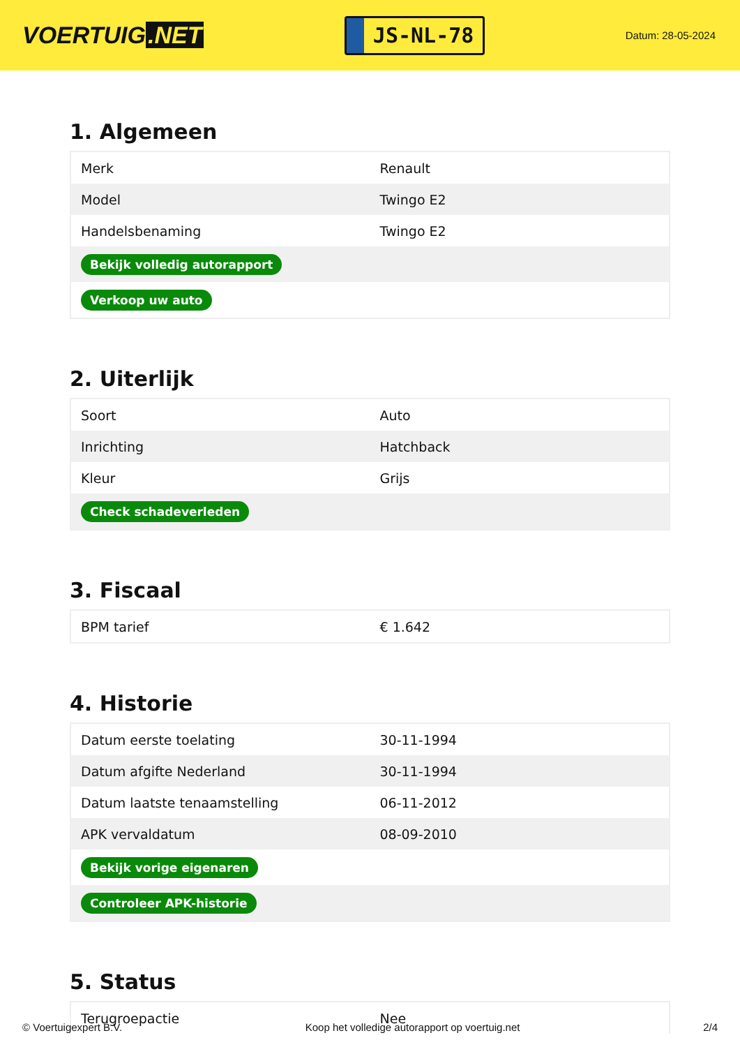VOERTUIG.NET
JS-NL-78
Datum: 28-05-2024
1. Algemeen
| Merk | Renault |
| Model | Twingo E2 |
| Handelsbenaming | Twingo E2 |
| Bekijk volledig autorapport | |
| Verkoop uw auto | |
2. Uiterlijk
| Soort | Auto |
| Inrichting | Hatchback |
| Kleur | Grijs |
| Check schadeverleden | |
3. Fiscaal
| BPM tarief | € 1.642 |
4. Historie
| Datum eerste toelating | 30-11-1994 |
| Datum afgifte Nederland | 30-11-1994 |
| Datum laatste tenaamstelling | 06-11-2012 |
| APK vervaldatum | 08-09-2010 |
| Bekijk vorige eigenaren | |
| Controleer APK-historie | |
5. Status
| Terugroepactie | Nee |
© Voertuigexpert B.V. Koop het volledige autorapport op voertuig.net 2/4